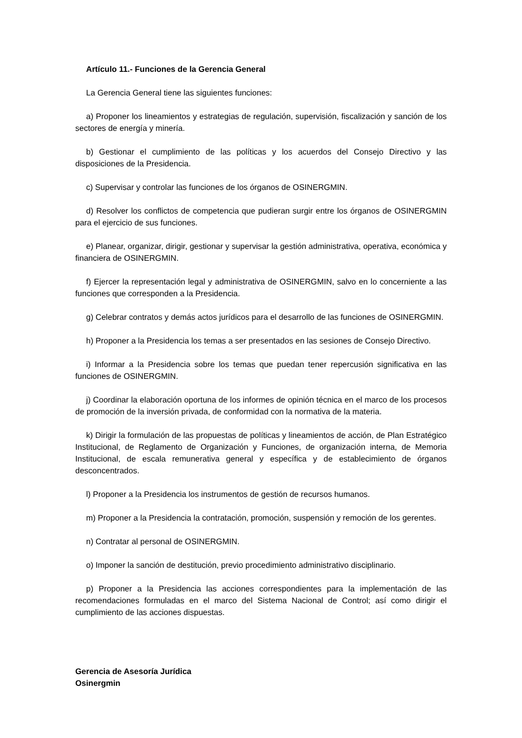Artículo 11.- Funciones de la Gerencia General
La Gerencia General tiene las siguientes funciones:
a) Proponer los lineamientos y estrategias de regulación, supervisión, fiscalización y sanción de los sectores de energía y minería.
b) Gestionar el cumplimiento de las políticas y los acuerdos del Consejo Directivo y las disposiciones de la Presidencia.
c) Supervisar y controlar las funciones de los órganos de OSINERGMIN.
d) Resolver los conflictos de competencia que pudieran surgir entre los órganos de OSINERGMIN para el ejercicio de sus funciones.
e) Planear, organizar, dirigir, gestionar y supervisar la gestión administrativa, operativa, económica y financiera de OSINERGMIN.
f) Ejercer la representación legal y administrativa de OSINERGMIN, salvo en lo concerniente a las funciones que corresponden a la Presidencia.
g) Celebrar contratos y demás actos jurídicos para el desarrollo de las funciones de OSINERGMIN.
h) Proponer a la Presidencia los temas a ser presentados en las sesiones de Consejo Directivo.
i) Informar a la Presidencia sobre los temas que puedan tener repercusión significativa en las funciones de OSINERGMIN.
j) Coordinar la elaboración oportuna de los informes de opinión técnica en el marco de los procesos de promoción de la inversión privada, de conformidad con la normativa de la materia.
k) Dirigir la formulación de las propuestas de políticas y lineamientos de acción, de Plan Estratégico Institucional, de Reglamento de Organización y Funciones, de organización interna, de Memoria Institucional, de escala remunerativa general y específica y de establecimiento de órganos desconcentrados.
l) Proponer a la Presidencia los instrumentos de gestión de recursos humanos.
m) Proponer a la Presidencia la contratación, promoción, suspensión y remoción de los gerentes.
n) Contratar al personal de OSINERGMIN.
o) Imponer la sanción de destitución, previo procedimiento administrativo disciplinario.
p) Proponer a la Presidencia las acciones correspondientes para la implementación de las recomendaciones formuladas en el marco del Sistema Nacional de Control; así como dirigir el cumplimiento de las acciones dispuestas.
Gerencia de Asesoría Jurídica
Osinergmin